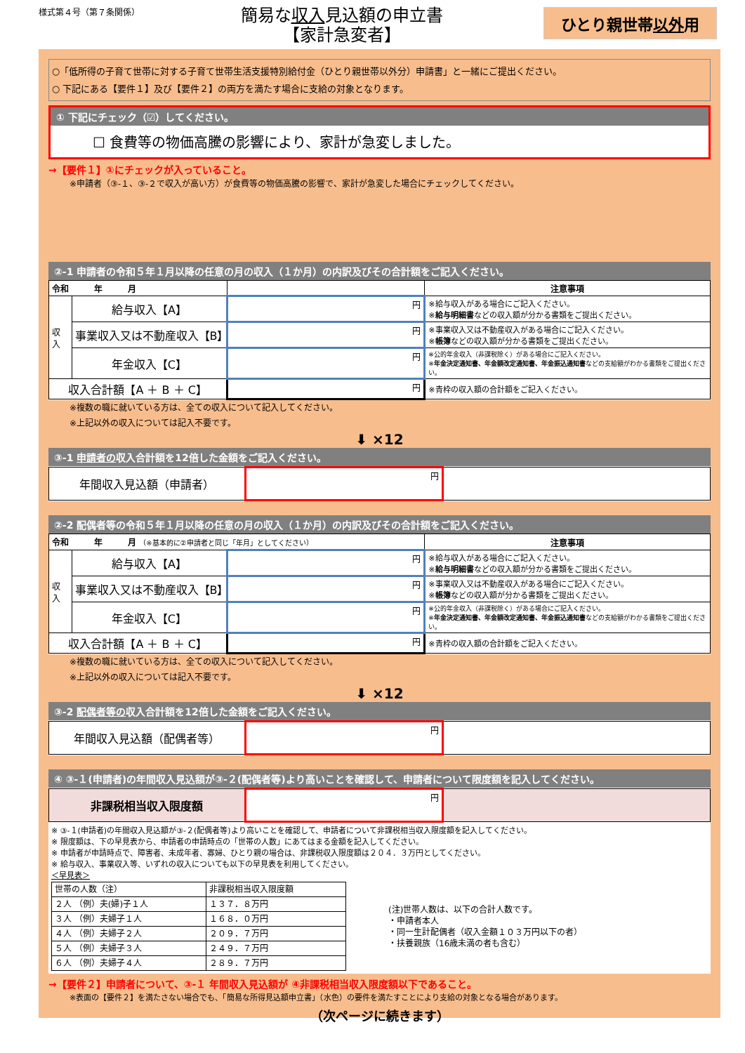様式第４号（第７条関係）
簡易な収入見込額の申立書
【家計急変者】
ひとり親世帯以外用
○「低所得の子育て世帯に対する子育て世帯生活支援特別給付金（ひとり親世帯以外分）申請書」と一緒にご提出ください。
○ 下記にある【要件１】及び【要件２】の両方を満たす場合に支給の対象となります。
① 下記にチェック（☑）してください。
☐ 食費等の物価高騰の影響により、家計が急変しました。
→【要件１】①にチェックが入っていること。
※申請者（③-１、③-２で収入が高い方）が食費等の物価高騰の影響で、家計が急変した場合にチェックしてください。
②-1 申請者の令和５年１月以降の任意の月の収入（１か月）の内訳及びその合計額をご記入ください。
| 令和 年 月 | | | 注意事項 |
| --- | --- | --- | --- |
| 収入 | 給与収入【A】 | 円 | ※給与収入がある場合にご記入ください。 ※ 給与明細書 などの収入額が分かる書類をご提出ください。 |
| | 事業収入又は不動産収入【B】 | 円 | ※事業収入又は不動産収入がある場合にご記入ください。 ※ 帳簿 などの収入額が分かる書類をご提出ください。 |
| | 年金収入【C】 | 円 | ※公的年金収入（非課税除く）がある場合にご記入ください。 ※ 年金決定通知書、年金額改定通知書、年金振込通知書 などの支給額がわかる書類をご提出ください。 |
| 収入合計額【A ＋ B ＋ C】 | | 円 | ※青枠の収入額の合計額をご記入ください。 |
※複数の職に就いている方は、全ての収入について記入してください。
※上記以外の収入については記入不要です。
⬇ ×12
③-1 申請者の収入合計額を12倍した金額をご記入ください。
| 年間収入見込額（申請者） | 円 | |
②-2 配偶者等の令和５年１月以降の任意の月の収入（１か月）の内訳及びその合計額をご記入ください。
| 令和 年 月 （※基本的に②申請者と同じ「年月」としてください） | | | 注意事項 |
| --- | --- | --- | --- |
| 収入 | 給与収入【A】 | 円 | ※給与収入がある場合にご記入ください。 ※ 給与明細書 などの収入額が分かる書類をご提出ください。 |
| | 事業収入又は不動産収入【B】 | 円 | ※事業収入又は不動産収入がある場合にご記入ください。 ※ 帳簿 などの収入額が分かる書類をご提出ください。 |
| | 年金収入【C】 | 円 | ※公的年金収入（非課税除く）がある場合にご記入ください。 ※ 年金決定通知書、年金額改定通知書、年金振込通知書 などの支給額がわかる書類をご提出ください。 |
| 収入合計額【A ＋ B ＋ C】 | | 円 | ※青枠の収入額の合計額をご記入ください。 |
※複数の職に就いている方は、全ての収入について記入してください。
※上記以外の収入については記入不要です。
⬇ ×12
③-2 配偶者等の収入合計額を12倍した金額をご記入ください。
| 年間収入見込額（配偶者等） | 円 | |
④ ③-１(申請者)の年間収入見込額が③-２(配偶者等)より高いことを確認して、申請者について限度額を記入してください。
| 非課税相当収入限度額 | 円 | |
※ ③-１(申請者)の年間収入見込額が③-２(配偶者等)より高いことを確認して、申請者について非課税相当収入限度額を記入してください。
※ 限度額は、下の早見表から、申請者の申請時点の「世帯の人数」にあてはまる金額を記入してください。
※ 申請者が申請時点で、障害者、未成年者、寡婦、ひとり親の場合は、非課税収入限度額は２０４．３万円としてください。
※ 給与収入、事業収入等、いずれの収入についても以下の早見表を利用してください。
＜早見表＞
| 世帯の人数（注） | 非課税相当収入限度額 |
| ２人 （例）夫(婦)子１人 | １３７．８万円 |
| ３人 （例）夫婦子１人 | １６８．０万円 |
| ４人 （例）夫婦子２人 | ２０９．７万円 |
| ５人 （例）夫婦子３人 | ２４９．７万円 |
| ６人 （例）夫婦子４人 | ２８９．７万円 |
(注)世帯人数は、以下の合計人数です。
・申請者本人
・同一生計配偶者（収入金額１０３万円以下の者）
・扶養親族（16歳未満の者も含む）
→【要件２】申請者について、③-１ 年間収入見込額が ④非課税相当収入限度額以下であること。
※表面の【要件２】を満たさない場合でも、「簡易な所得見込額申立書」（水色）の要件を満たすことにより支給の対象となる場合があります。
（次ページに続きます）